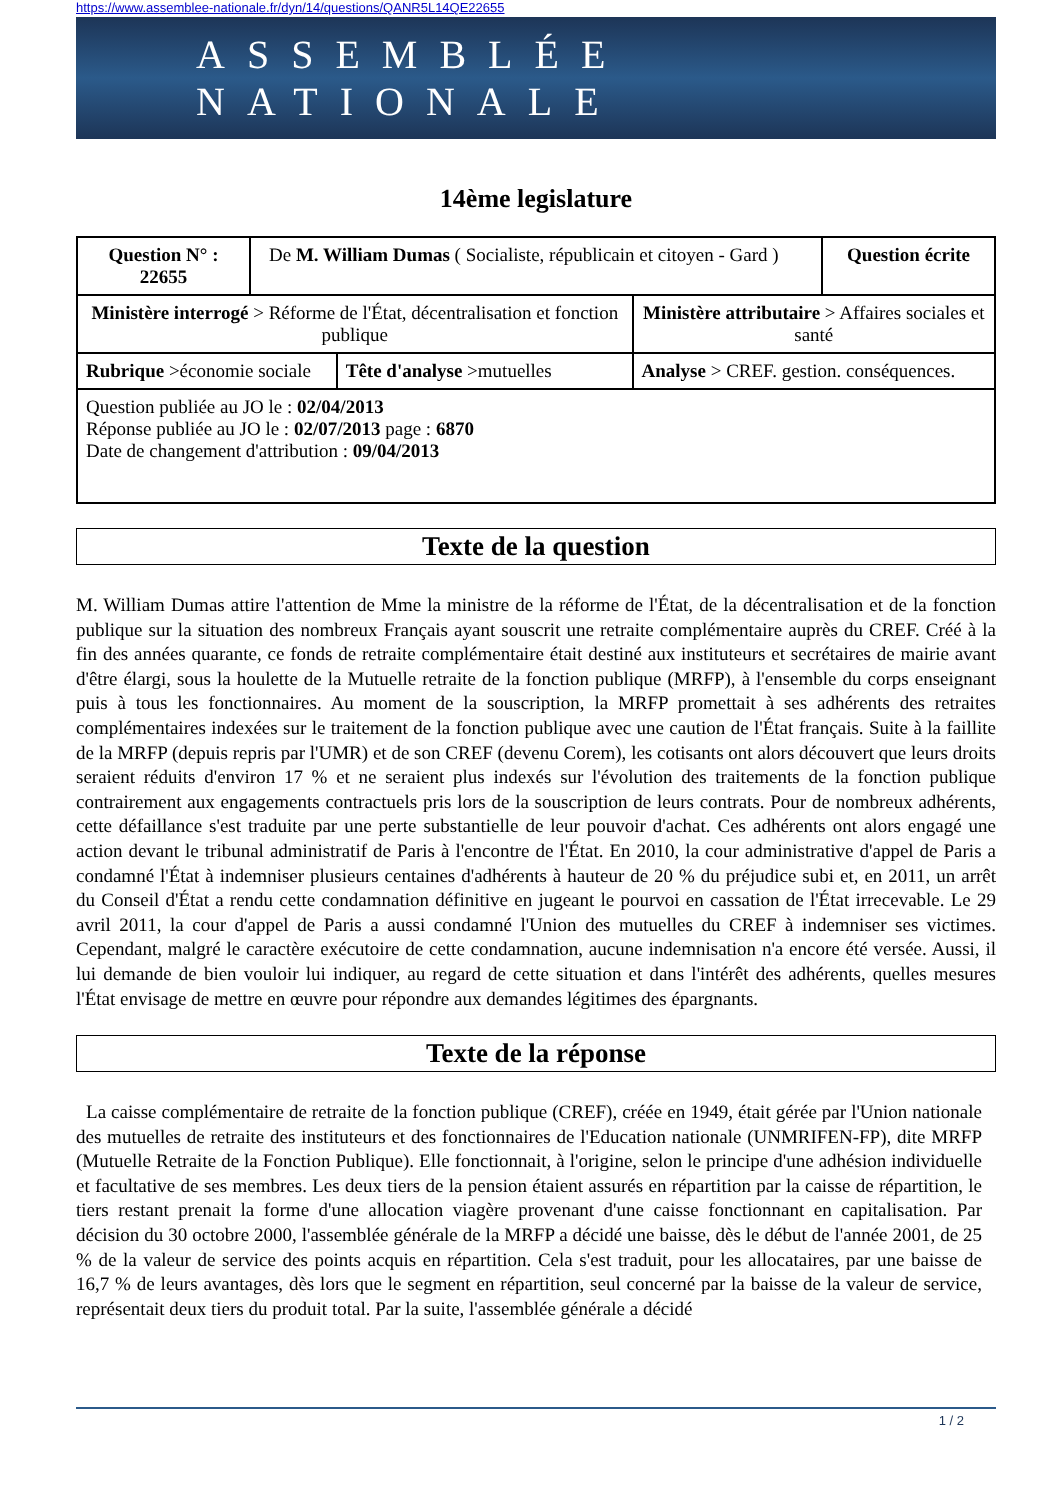https://www.assemblee-nationale.fr/dyn/14/questions/QANR5L14QE22655
ASSEMBLÉE NATIONALE
14ème legislature
| Question N° : 22655 | De M. William Dumas ( Socialiste, républicain et citoyen - Gard ) | | | Question écrite |
| Ministère interrogé > Réforme de l'État, décentralisation et fonction publique | | | Ministère attributaire > Affaires sociales et santé | |
| Rubrique >économie sociale | | Tête d'analyse >mutuelles | Analyse > CREF. gestion. conséquences. | |
| Question publiée au JO le : 02/04/2013 Réponse publiée au JO le : 02/07/2013 page : 6870 Date de changement d'attribution : 09/04/2013 | | | | |
Texte de la question
M. William Dumas attire l'attention de Mme la ministre de la réforme de l'État, de la décentralisation et de la fonction publique sur la situation des nombreux Français ayant souscrit une retraite complémentaire auprès du CREF. Créé à la fin des années quarante, ce fonds de retraite complémentaire était destiné aux instituteurs et secrétaires de mairie avant d'être élargi, sous la houlette de la Mutuelle retraite de la fonction publique (MRFP), à l'ensemble du corps enseignant puis à tous les fonctionnaires. Au moment de la souscription, la MRFP promettait à ses adhérents des retraites complémentaires indexées sur le traitement de la fonction publique avec une caution de l'État français. Suite à la faillite de la MRFP (depuis repris par l'UMR) et de son CREF (devenu Corem), les cotisants ont alors découvert que leurs droits seraient réduits d'environ 17 % et ne seraient plus indexés sur l'évolution des traitements de la fonction publique contrairement aux engagements contractuels pris lors de la souscription de leurs contrats. Pour de nombreux adhérents, cette défaillance s'est traduite par une perte substantielle de leur pouvoir d'achat. Ces adhérents ont alors engagé une action devant le tribunal administratif de Paris à l'encontre de l'État. En 2010, la cour administrative d'appel de Paris a condamné l'État à indemniser plusieurs centaines d'adhérents à hauteur de 20 % du préjudice subi et, en 2011, un arrêt du Conseil d'État a rendu cette condamnation définitive en jugeant le pourvoi en cassation de l'État irrecevable. Le 29 avril 2011, la cour d'appel de Paris a aussi condamné l'Union des mutuelles du CREF à indemniser ses victimes. Cependant, malgré le caractère exécutoire de cette condamnation, aucune indemnisation n'a encore été versée. Aussi, il lui demande de bien vouloir lui indiquer, au regard de cette situation et dans l'intérêt des adhérents, quelles mesures l'État envisage de mettre en œuvre pour répondre aux demandes légitimes des épargnants.
Texte de la réponse
La caisse complémentaire de retraite de la fonction publique (CREF), créée en 1949, était gérée par l'Union nationale des mutuelles de retraite des instituteurs et des fonctionnaires de l'Education nationale (UNMRIFEN-FP), dite MRFP (Mutuelle Retraite de la Fonction Publique). Elle fonctionnait, à l'origine, selon le principe d'une adhésion individuelle et facultative de ses membres. Les deux tiers de la pension étaient assurés en répartition par la caisse de répartition, le tiers restant prenait la forme d'une allocation viagère provenant d'une caisse fonctionnant en capitalisation. Par décision du 30 octobre 2000, l'assemblée générale de la MRFP a décidé une baisse, dès le début de l'année 2001, de 25 % de la valeur de service des points acquis en répartition. Cela s'est traduit, pour les allocataires, par une baisse de 16,7 % de leurs avantages, dès lors que le segment en répartition, seul concerné par la baisse de la valeur de service, représentait deux tiers du produit total. Par la suite, l'assemblée générale a décidé
1 / 2